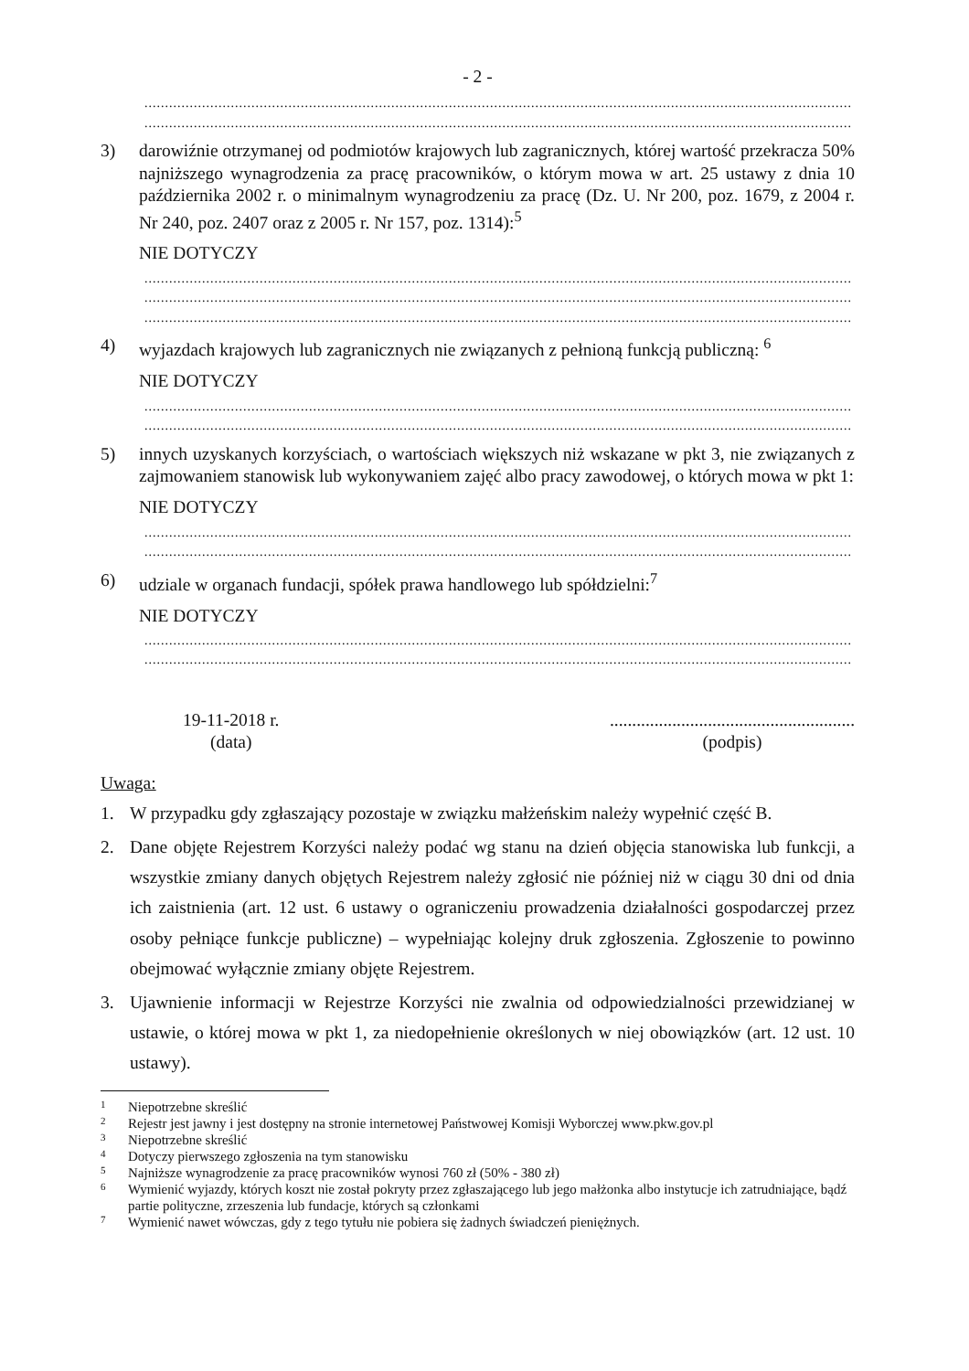- 2 -
............................................................................................................................................................................
............................................................................................................................................................................
3) darowiźnie otrzymanej od podmiotów krajowych lub zagranicznych, której wartość przekracza 50% najniższego wynagrodzenia za pracę pracowników, o którym mowa w art. 25 ustawy z dnia 10 października 2002 r. o minimalnym wynagrodzeniu za pracę (Dz. U. Nr 200, poz. 1679, z 2004 r. Nr 240, poz. 2407 oraz z 2005 r. Nr 157, poz. 1314):<sup>5</sup>
NIE DOTYCZY
............................................................................................................................................................................
............................................................................................................................................................................
............................................................................................................................................................................
4) wyjazdach krajowych lub zagranicznych nie związanych z pełnioną funkcją publiczną: <sup>6</sup>
NIE DOTYCZY
............................................................................................................................................................................
............................................................................................................................................................................
5) innych uzyskanych korzyściach, o wartościach większych niż wskazane w pkt 3, nie związanych z zajmowaniem stanowisk lub wykonywaniem zajęć albo pracy zawodowej, o których mowa w pkt 1:
NIE DOTYCZY
............................................................................................................................................................................
............................................................................................................................................................................
6) udziale w organach fundacji, spółek prawa handlowego lub spółdzielni:<sup>7</sup>
NIE DOTYCZY
............................................................................................................................................................................
............................................................................................................................................................................
19-11-2018 r.
(data)
.......................................................
(podpis)
Uwaga:
1. W przypadku gdy zgłaszający pozostaje w związku małżeńskim należy wypełnić część B.
2. Dane objęte Rejestrem Korzyści należy podać wg stanu na dzień objęcia stanowiska lub funkcji, a wszystkie zmiany danych objętych Rejestrem należy zgłosić nie później niż w ciągu 30 dni od dnia ich zaistnienia (art. 12 ust. 6 ustawy o ograniczeniu prowadzenia działalności gospodarczej przez osoby pełniące funkcje publiczne) – wypełniając kolejny druk zgłoszenia. Zgłoszenie to powinno obejmować wyłącznie zmiany objęte Rejestrem.
3. Ujawnienie informacji w Rejestrze Korzyści nie zwalnia od odpowiedzialności przewidzianej w ustawie, o której mowa w pkt 1, za niedopełnienie określonych w niej obowiązków (art. 12 ust. 10 ustawy).
1
Niepotrzebne skreślić
2
Rejestr jest jawny i jest dostępny na stronie internetowej Państwowej Komisji Wyborczej www.pkw.gov.pl
3
Niepotrzebne skreślić
4
Dotyczy pierwszego zgłoszenia na tym stanowisku
5
Najniższe wynagrodzenie za pracę pracowników wynosi 760 zł (50% - 380 zł)
6
Wymienić wyjazdy, których koszt nie został pokryty przez zgłaszającego lub jego małżonka albo instytucje ich zatrudniające, bądź partie polityczne, zrzeszenia lub fundacje, których są członkami
7
Wymienić nawet wówczas, gdy z tego tytułu nie pobiera się żadnych świadczeń pieniężnych.